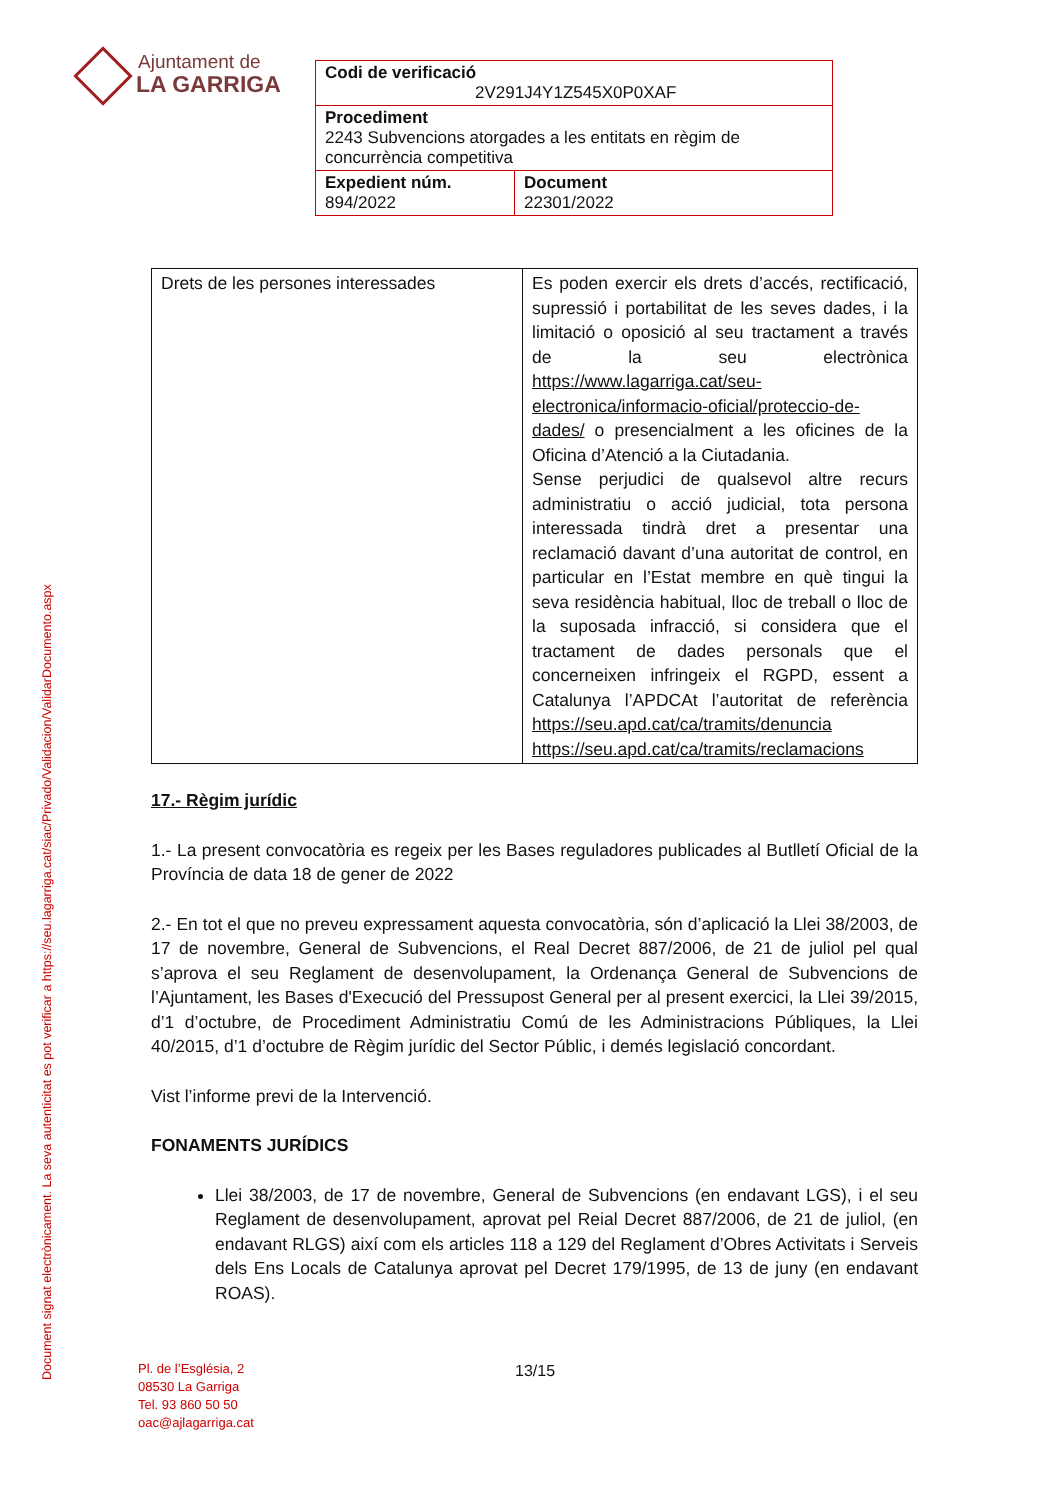Ajuntament de
LA GARRIGA
| Codi de verificació 2V291J4Y1Z545X0P0XAF | |
| Procediment 2243 Subvencions atorgades a les entitats en règim de concurrència competitiva | |
| Expedient núm. 894/2022 | Document 22301/2022 |
Document signat electrònicament. La seva autenticitat es pot verificar a https://seu.lagarriga.cat/siac/Privado/Validacion/ValidarDocumento.aspx
| Drets de les persones interessades | Es poden exercir els drets d’accés, rectificació, supressió i portabilitat de les seves dades, i la limitació o oposició al seu tractament a través de la seu electrònica https://www.lagarriga.cat/seu-electronica/informacio-oficial/proteccio-de-dades/ o presencialment a les oficines de la Oficina d’Atenció a la Ciutadania. Sense perjudici de qualsevol altre recurs administratiu o acció judicial, tota persona interessada tindrà dret a presentar una reclamació davant d’una autoritat de control, en particular en l’Estat membre en què tingui la seva residència habitual, lloc de treball o lloc de la suposada infracció, si considera que el tractament de dades personals que el concerneixen infringeix el RGPD, essent a Catalunya l’APDCAt l’autoritat de referència https://seu.apd.cat/ca/tramits/denuncia https://seu.apd.cat/ca/tramits/reclamacions |
17.- Règim jurídic
1.- La present convocatòria es regeix per les Bases reguladores publicades al Butlletí Oficial de la Província de data 18 de gener de 2022
2.- En tot el que no preveu expressament aquesta convocatòria, són d’aplicació la Llei 38/2003, de 17 de novembre, General de Subvencions, el Real Decret 887/2006, de 21 de juliol pel qual s’aprova el seu Reglament de desenvolupament, la Ordenança General de Subvencions de l’Ajuntament, les Bases d'Execució del Pressupost General per al present exercici, la Llei 39/2015, d’1 d’octubre, de Procediment Administratiu Comú de les Administracions Públiques, la Llei 40/2015, d’1 d’octubre de Règim jurídic del Sector Públic, i demés legislació concordant.
Vist l’informe previ de la Intervenció.
FONAMENTS JURÍDICS
Llei 38/2003, de 17 de novembre, General de Subvencions (en endavant LGS), i el seu Reglament de desenvolupament, aprovat pel Reial Decret 887/2006, de 21 de juliol, (en endavant RLGS) així com els articles 118 a 129 del Reglament d’Obres Activitats i Serveis dels Ens Locals de Catalunya aprovat pel Decret 179/1995, de 13 de juny (en endavant ROAS).
Pl. de l’Església, 2
08530 La Garriga
Tel. 93 860 50 50
oac@ajlagarriga.cat
13/15